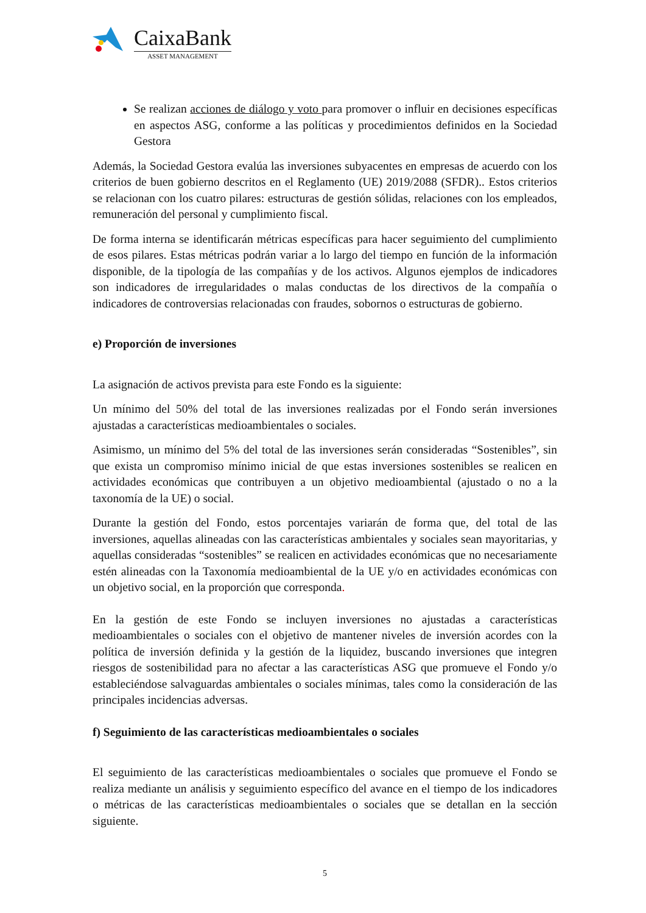CaixaBank
ASSET MANAGEMENT
Se realizan acciones de diálogo y voto para promover o influir en decisiones específicas en aspectos ASG, conforme a las políticas y procedimientos definidos en la Sociedad Gestora
Además, la Sociedad Gestora evalúa las inversiones subyacentes en empresas de acuerdo con los criterios de buen gobierno descritos en el Reglamento (UE) 2019/2088 (SFDR).. Estos criterios se relacionan con los cuatro pilares: estructuras de gestión sólidas, relaciones con los empleados, remuneración del personal y cumplimiento fiscal.
De forma interna se identificarán métricas específicas para hacer seguimiento del cumplimiento de esos pilares. Estas métricas podrán variar a lo largo del tiempo en función de la información disponible, de la tipología de las compañías y de los activos. Algunos ejemplos de indicadores son indicadores de irregularidades o malas conductas de los directivos de la compañía o indicadores de controversias relacionadas con fraudes, sobornos o estructuras de gobierno.
e) Proporción de inversiones
La asignación de activos prevista para este Fondo es la siguiente:
Un mínimo del 50% del total de las inversiones realizadas por el Fondo serán inversiones ajustadas a características medioambientales o sociales.
Asimismo, un mínimo del 5% del total de las inversiones serán consideradas “Sostenibles”, sin que exista un compromiso mínimo inicial de que estas inversiones sostenibles se realicen en actividades económicas que contribuyen a un objetivo medioambiental (ajustado o no a la taxonomía de la UE) o social.
Durante la gestión del Fondo, estos porcentajes variarán de forma que, del total de las inversiones, aquellas alineadas con las características ambientales y sociales sean mayoritarias, y aquellas consideradas “sostenibles” se realicen en actividades económicas que no necesariamente estén alineadas con la Taxonomía medioambiental de la UE y/o en actividades económicas con un objetivo social, en la proporción que corresponda.
En la gestión de este Fondo se incluyen inversiones no ajustadas a características medioambientales o sociales con el objetivo de mantener niveles de inversión acordes con la política de inversión definida y la gestión de la liquidez, buscando inversiones que integren riesgos de sostenibilidad para no afectar a las características ASG que promueve el Fondo y/o estableciéndose salvaguardas ambientales o sociales mínimas, tales como la consideración de las principales incidencias adversas.
f) Seguimiento de las características medioambientales o sociales
El seguimiento de las características medioambientales o sociales que promueve el Fondo se realiza mediante un análisis y seguimiento específico del avance en el tiempo de los indicadores o métricas de las características medioambientales o sociales que se detallan en la sección siguiente.
5